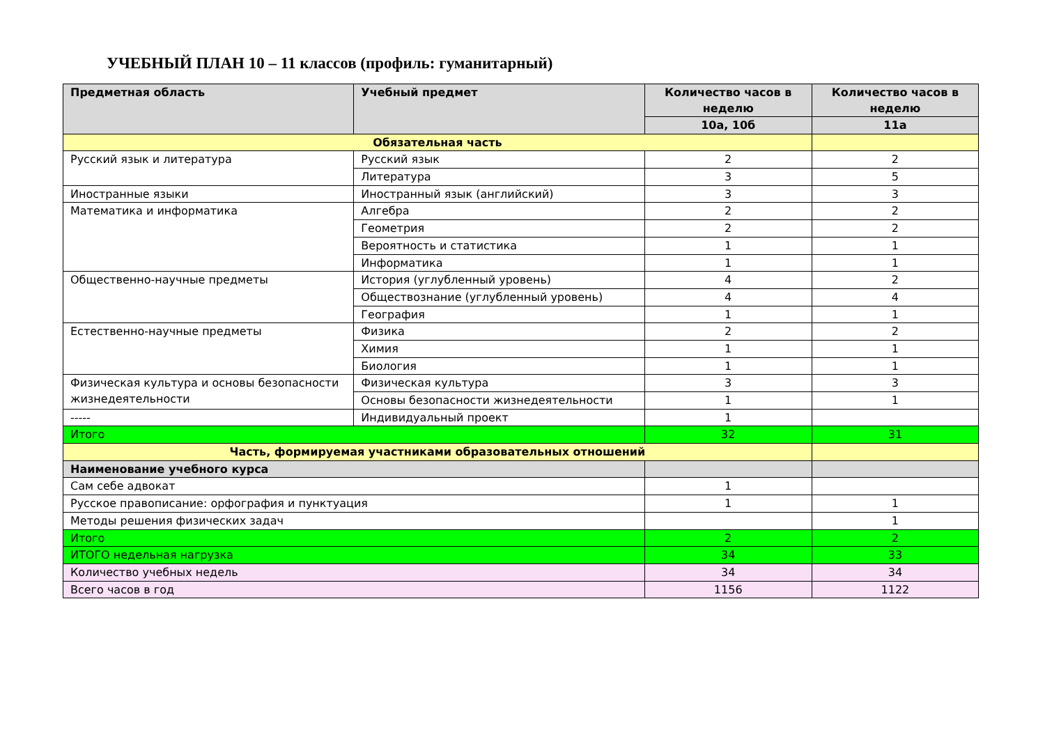УЧЕБНЫЙ ПЛАН 10 – 11 классов (профиль: гуманитарный)
| Предметная область | Учебный предмет | Количество часов в неделю | Количество часов в неделю |
| --- | --- | --- | --- |
| | | 10а, 10б | 11а |
| Обязательная часть | | | |
| Русский язык и литература | Русский язык | 2 | 2 |
| | Литература | 3 | 5 |
| Иностранные языки | Иностранный язык (английский) | 3 | 3 |
| Математика и информатика | Алгебра | 2 | 2 |
| | Геометрия | 2 | 2 |
| | Вероятность и статистика | 1 | 1 |
| | Информатика | 1 | 1 |
| Общественно-научные предметы | История (углубленный уровень) | 4 | 2 |
| | Обществознание (углубленный уровень) | 4 | 4 |
| | География | 1 | 1 |
| Естественно-научные предметы | Физика | 2 | 2 |
| | Химия | 1 | 1 |
| | Биология | 1 | 1 |
| Физическая культура и основы безопасности жизнедеятельности | Физическая культура | 3 | 3 |
| | Основы безопасности жизнедеятельности | 1 | 1 |
| ----- | Индивидуальный проект | 1 | |
| Итого | | 32 | 31 |
| Часть, формируемая участниками образовательных отношений | | | |
| Наименование учебного курса | | | |
| Сам себе адвокат | | 1 | |
| Русское правописание: орфография и пунктуация | | 1 | 1 |
| Методы решения физических задач | | | 1 |
| Итого | | 2 | 2 |
| ИТОГО недельная нагрузка | | 34 | 33 |
| Количество учебных недель | | 34 | 34 |
| Всего часов в год | | 1156 | 1122 |